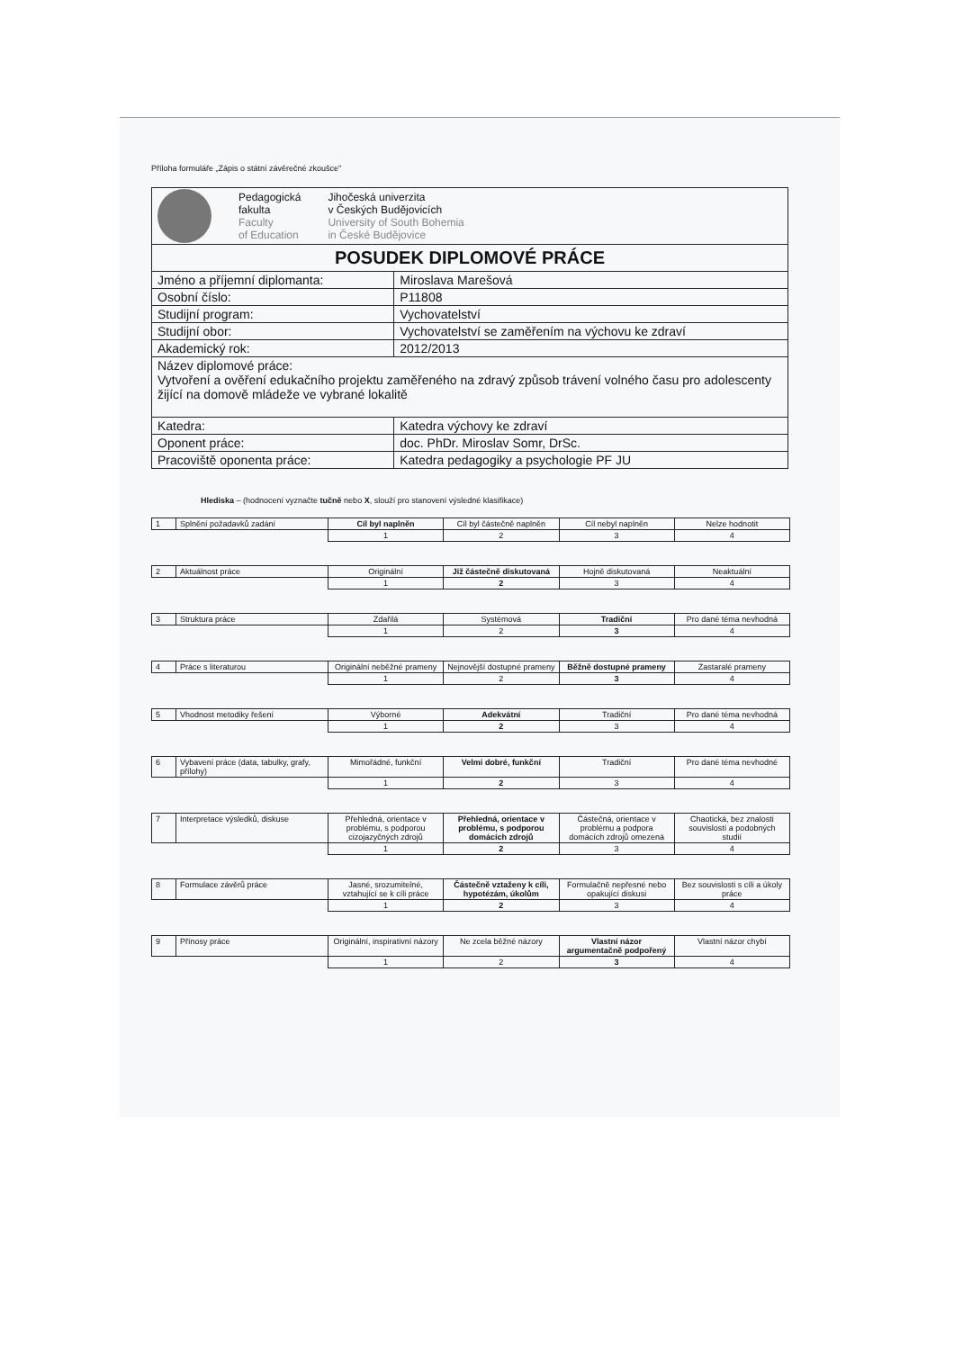Příloha formuláře „Zápis o státní závěrečné zkoušce"
| Pedagogická fakulta Faculty of Education Jihočeská univerzita v Českých Budějovicích University of South Bohemia in České Budějovice | |
| POSUDEK DIPLOMOVÉ PRÁCE | |
| Jméno a příjemní diplomanta: | Miroslava Marešová |
| Osobní číslo: | P11808 |
| Studijní program: | Vychovatelství |
| Studijní obor: | Vychovatelství se zaměřením na výchovu ke zdraví |
| Akademický rok: | 2012/2013 |
| Název diplomové práce: Vytvoření a ověření edukačního projektu zaměřeného na zdravý způsob trávení volného času pro adolescenty žijící na domově mládeže ve vybrané lokalitě | |
| Katedra: | Katedra výchovy ke zdraví |
| Oponent práce: | doc. PhDr. Miroslav Somr, DrSc. |
| Pracoviště oponenta práce: | Katedra pedagogiky a psychologie PF JU |
Hlediska – (hodnocení vyznačte tučně nebo X, slouží pro stanovení výsledné klasifikace)
| 1 | Splnění požadavků zadání | Cíl byl naplněn | Cíl byl částečně naplněn | Cíl nebyl naplněn | Nelze hodnotit |
| | | 1 | 2 | 3 | 4 |
| 2 | Aktuálnost práce | Originální | Již částečně diskutovaná | Hojně diskutovaná | Neaktuální |
| | | 1 | 2 | 3 | 4 |
| 3 | Struktura práce | Zdařilá | Systémová | Tradiční | Pro dané téma nevhodná |
| | | 1 | 2 | 3 | 4 |
| 4 | Práce s literaturou | Originální neběžné prameny | Nejnovější dostupné prameny | Běžně dostupné prameny | Zastaralé prameny |
| | | 1 | 2 | 3 | 4 |
| 5 | Vhodnost metodiky řešení | Výborné | Adekvátní | Tradiční | Pro dané téma nevhodná |
| | | 1 | 2 | 3 | 4 |
| 6 | Vybavení práce (data, tabulky, grafy, přílohy) | Mimořádné, funkční | Velmi dobré, funkční | Tradiční | Pro dané téma nevhodné |
| | | 1 | 2 | 3 | 4 |
| 7 | Interpretace výsledků, diskuse | Přehledná, orientace v problému, s podporou cizojazyčných zdrojů | Přehledná, orientace v problému, s podporou domácích zdrojů | Částečná, orientace v problému a podpora domácích zdrojů omezená | Chaotická, bez znalosti souvislostí a podobných studií |
| | | 1 | 2 | 3 | 4 |
| 8 | Formulace závěrů práce | Jasné, srozumitelné, vztahující se k cíli práce | Částečně vztaženy k cíli, hypotézám, úkolům | Formulačně nepřesné nebo opakující diskusi | Bez souvislosti s cíli a úkoly práce |
| | | 1 | 2 | 3 | 4 |
| 9 | Přínosy práce | Originální, inspirativní názory | Ne zcela běžné názory | Vlastní názor argumentačně podpořený | Vlastní názor chybí |
| | | 1 | 2 | 3 | 4 |